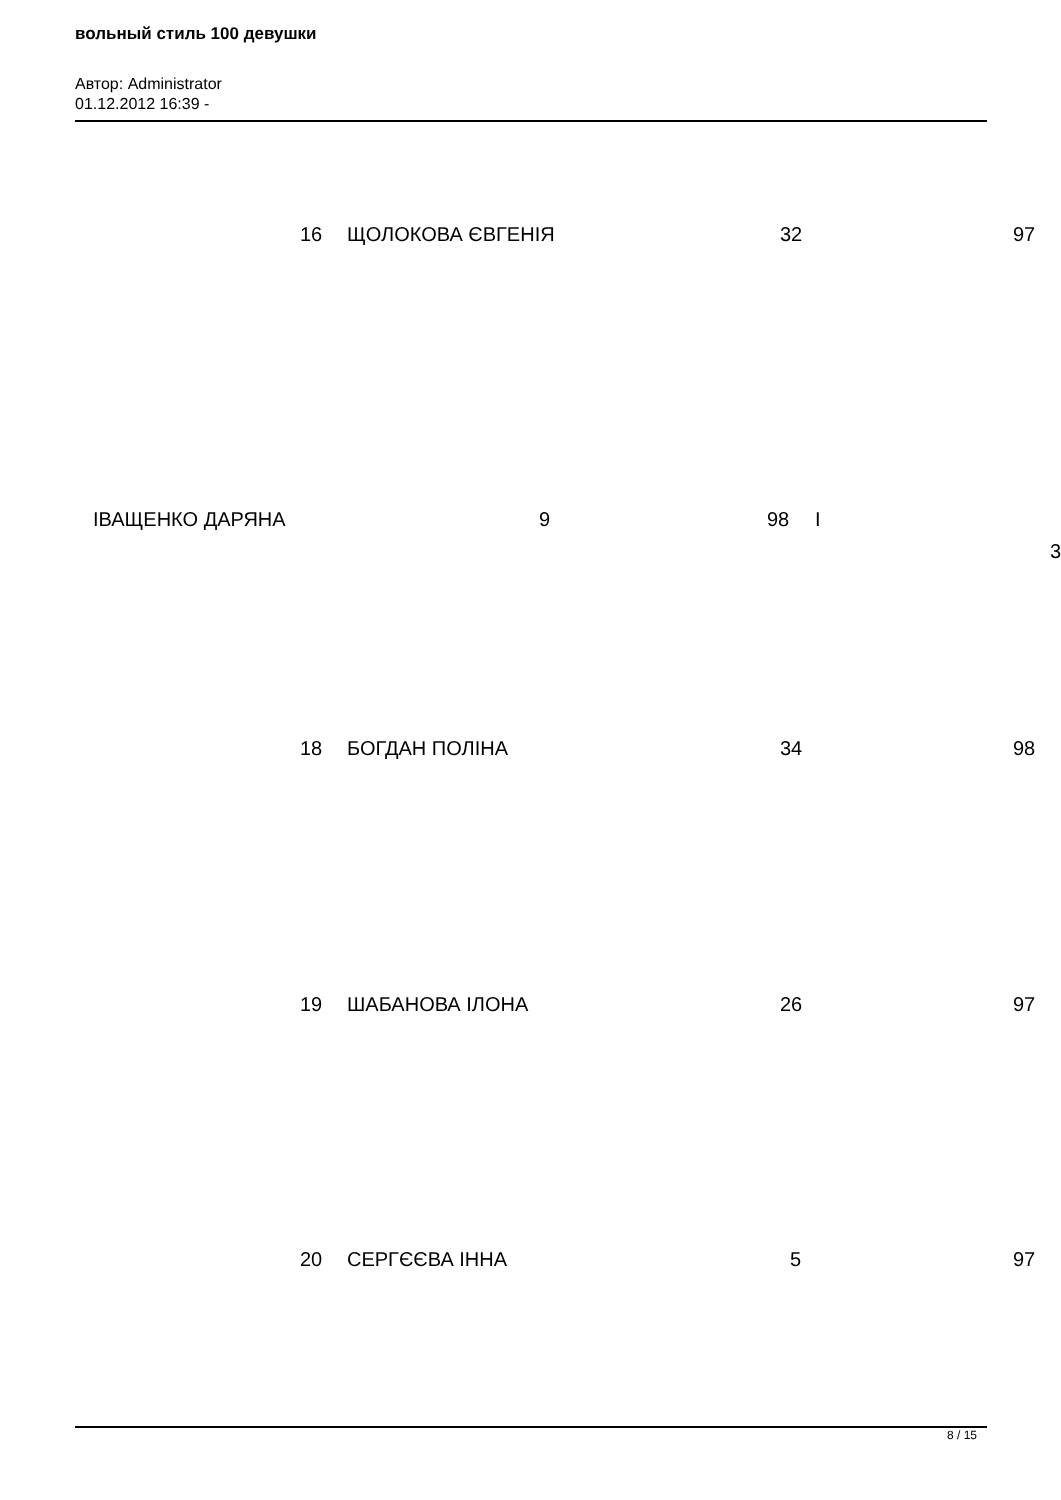вольный стиль 100 девушки
Автор: Administrator
01.12.2012 16:39 -
16 ЩОЛОКОВА ЄВГЕНІЯ 32 97
ІВАЩЕНКО ДАРЯНА 9 98 І
3
18 БОГДАН ПОЛІНА 34 98
19 ШАБАНОВА ІЛОНА 26 97
20 СЕРГЄЄВА ІННА 5 97
8 / 15